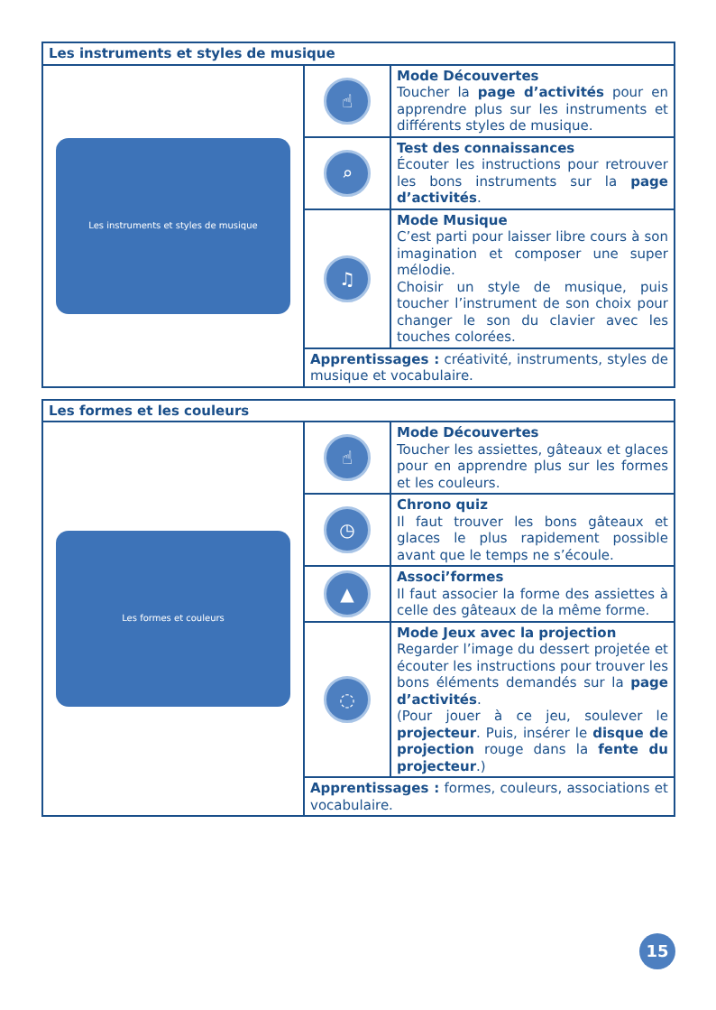| Les instruments et styles de musique | | |
| --- | --- | --- |
| Les instruments et styles de musique | ☝ | Mode Découvertes Toucher la page d’activités pour en apprendre plus sur les instruments et différents styles de musique. |
| | ⌕ | Test des connaissances Écouter les instructions pour retrouver les bons instruments sur la page d’activités . |
| | ♫ | Mode Musique C’est parti pour laisser libre cours à son imagination et composer une super mélodie. Choisir un style de musique, puis toucher l’instrument de son choix pour changer le son du clavier avec les touches colorées. |
| | Apprentissages : créativité, instruments, styles de musique et vocabulaire. | |
| Les formes et les couleurs | | |
| --- | --- | --- |
| Les formes et couleurs | ☝ | Mode Découvertes Toucher les assiettes, gâteaux et glaces pour en apprendre plus sur les formes et les couleurs. |
| | ◷ | Chrono quiz Il faut trouver les bons gâteaux et glaces le plus rapidement possible avant que le temps ne s’écoule. |
| | ▲ | Associ’formes Il faut associer la forme des assiettes à celle des gâteaux de la même forme. |
| | ◌ | Mode Jeux avec la projection Regarder l’image du dessert projetée et écouter les instructions pour trouver les bons éléments demandés sur la page d’activités . (Pour jouer à ce jeu, soulever le projecteur . Puis, insérer le disque de projection rouge dans la fente du projecteur .) |
| | Apprentissages : formes, couleurs, associations et vocabulaire. | |
15